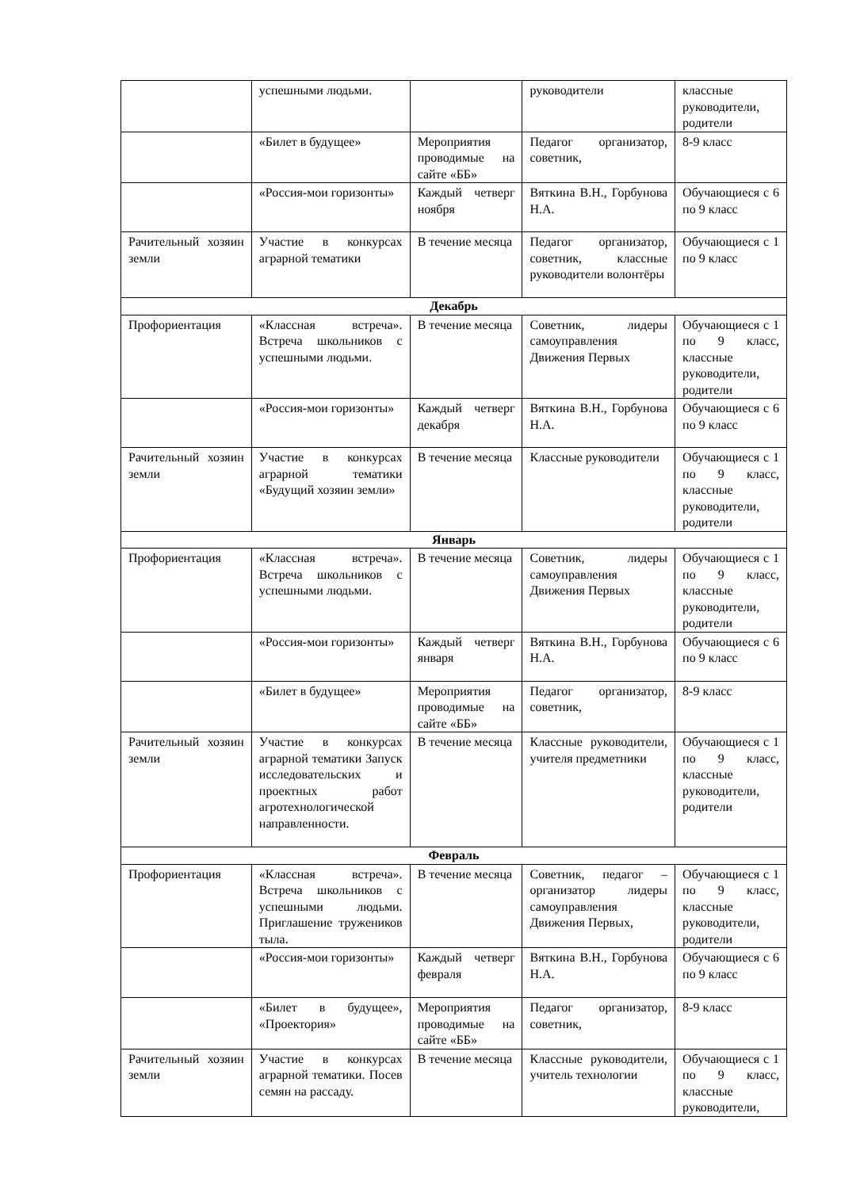| | успешными людьми. | | руководители | классные руководители, родители |
| | «Билет в будущее» | Мероприятия проводимые на сайте «ББ» | Педагог организатор, советник, | 8-9 класс |
| | «Россия-мои горизонты» | Каждый четверг ноября | Вяткина В.Н., Горбунова Н.А. | Обучающиеся с 6 по 9 класс |
| Рачительный хозяин земли | Участие в конкурсах аграрной тематики | В течение месяца | Педагог организатор, советник, классные руководители волонтёры | Обучающиеся с 1 по 9 класс |
| Декабрь | | | | |
| Профориентация | «Классная встреча». Встреча школьников с успешными людьми. | В течение месяца | Советник, лидеры самоуправления Движения Первых | Обучающиеся с 1 по 9 класс, классные руководители, родители |
| | «Россия-мои горизонты» | Каждый четверг декабря | Вяткина В.Н., Горбунова Н.А. | Обучающиеся с 6 по 9 класс |
| Рачительный хозяин земли | Участие в конкурсах аграрной тематики «Будущий хозяин земли» | В течение месяца | Классные руководители | Обучающиеся с 1 по 9 класс, классные руководители, родители |
| Январь | | | | |
| Профориентация | «Классная встреча». Встреча школьников с успешными людьми. | В течение месяца | Советник, лидеры самоуправления Движения Первых | Обучающиеся с 1 по 9 класс, классные руководители, родители |
| | «Россия-мои горизонты» | Каждый четверг января | Вяткина В.Н., Горбунова Н.А. | Обучающиеся с 6 по 9 класс |
| | «Билет в будущее» | Мероприятия проводимые на сайте «ББ» | Педагог организатор, советник, | 8-9 класс |
| Рачительный хозяин земли | Участие в конкурсах аграрной тематики Запуск исследовательских и проектных работ агротехнологической направленности. | В течение месяца | Классные руководители, учителя предметники | Обучающиеся с 1 по 9 класс, классные руководители, родители |
| Февраль | | | | |
| Профориентация | «Классная встреча». Встреча школьников с успешными людьми. Приглашение тружеников тыла. | В течение месяца | Советник, педагог – организатор лидеры самоуправления Движения Первых, | Обучающиеся с 1 по 9 класс, классные руководители, родители |
| | «Россия-мои горизонты» | Каждый четверг февраля | Вяткина В.Н., Горбунова Н.А. | Обучающиеся с 6 по 9 класс |
| | «Билет в будущее», «Проектория» | Мероприятия проводимые на сайте «ББ» | Педагог организатор, советник, | 8-9 класс |
| Рачительный хозяин земли | Участие в конкурсах аграрной тематики. Посев семян на рассаду. | В течение месяца | Классные руководители, учитель технологии | Обучающиеся с 1 по 9 класс, классные руководители, |